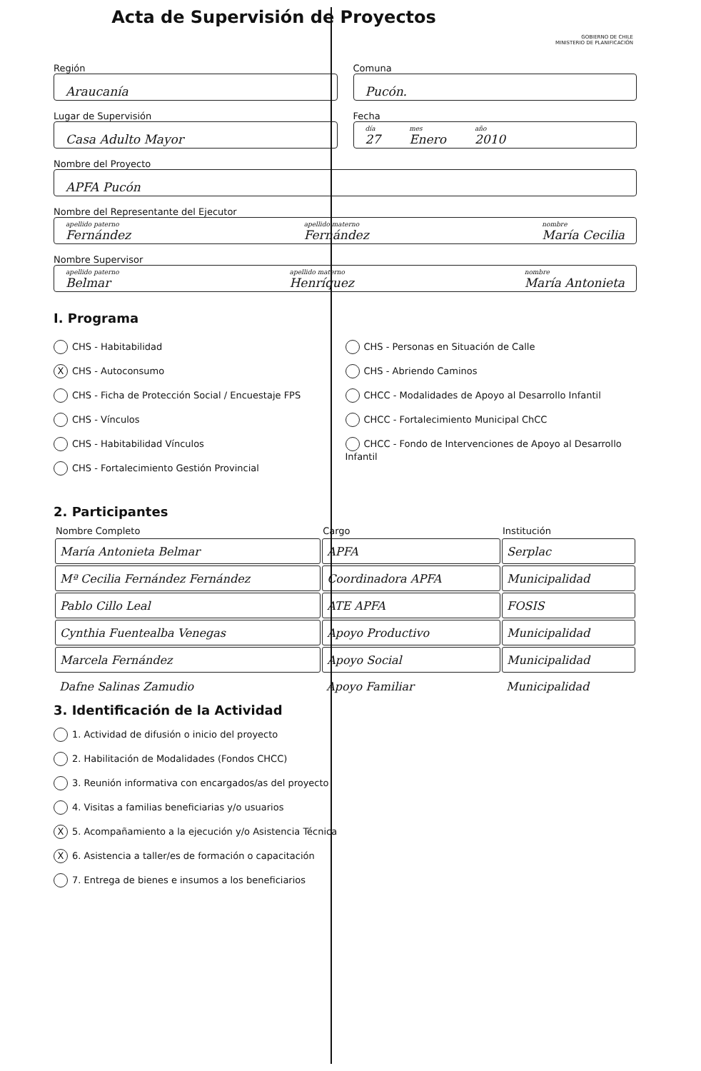Acta de Supervisión de Proyectos
GOBIERNO DE CHILE
MINISTERIO DE PLANIFICACIÓN
Región
Araucanía
Comuna
Pucón.
Lugar de Supervisión
Casa Adulto Mayor
Fecha
día
27 mes
Enero año
2010
Nombre del Proyecto
APFA Pucón
Nombre del Representante del Ejecutor
apellido paterno
Fernández apellido materno
Fernández nombre
María Cecilia
Nombre Supervisor
apellido paterno
Belmar apellido materno
Henríquez nombre
María Antonieta
I. Programa
CHS - Habitabilidad
X CHS - Autoconsumo
CHS - Ficha de Protección Social / Encuestaje FPS
CHS - Vínculos
CHS - Habitabilidad Vínculos
CHS - Fortalecimiento Gestión Provincial
CHS - Personas en Situación de Calle
CHS - Abriendo Caminos
CHCC - Modalidades de Apoyo al Desarrollo Infantil
CHCC - Fortalecimiento Municipal ChCC
CHCC - Fondo de Intervenciones de Apoyo al Desarrollo Infantil
2. Participantes
| Nombre Completo | Cargo | Institución |
| --- | --- | --- |
| María Antonieta Belmar | APFA | Serplac |
| Mª Cecilia Fernández Fernández | Coordinadora APFA | Municipalidad |
| Pablo Cillo Leal | ATE APFA | FOSIS |
| Cynthia Fuentealba Venegas | Apoyo Productivo | Municipalidad |
| Marcela Fernández | Apoyo Social | Municipalidad |
| Dafne Salinas Zamudio | Apoyo Familiar | Municipalidad |
3. Identificación de la Actividad
1. Actividad de difusión o inicio del proyecto
2. Habilitación de Modalidades (Fondos CHCC)
3. Reunión informativa con encargados/as del proyecto
4. Visitas a familias beneficiarias y/o usuarios
X 5. Acompañamiento a la ejecución y/o Asistencia Técnica
X 6. Asistencia a taller/es de formación o capacitación
7. Entrega de bienes e insumos a los beneficiarios